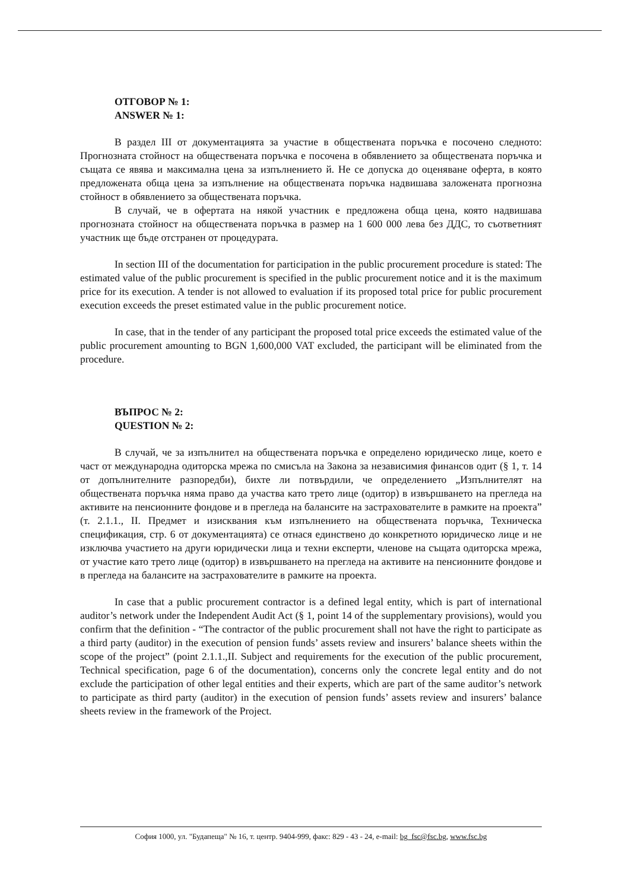ОТГОВОР № 1:
ANSWER № 1:
В раздел III от документацията за участие в обществената поръчка е посочено следното: Прогнозната стойност на обществената поръчка е посочена в обявлението за обществената поръчка и същата се явява и максимална цена за изпълнението й. Не се допуска до оценяване оферта, в която предложената обща цена за изпълнение на обществената поръчка надвишава заложената прогнозна стойност в обявлението за обществената поръчка.
В случай, че в офертата на някой участник е предложена обща цена, която надвишава прогнозната стойност на обществената поръчка в размер на 1 600 000 лева без ДДС, то съответният участник ще бъде отстранен от процедурата.
In section III of the documentation for participation in the public procurement procedure is stated: The estimated value of the public procurement is specified in the public procurement notice and it is the maximum price for its execution. A tender is not allowed to evaluation if its proposed total price for public procurement execution exceeds the preset estimated value in the public procurement notice.
In case, that in the tender of any participant the proposed total price exceeds the estimated value of the public procurement amounting to BGN 1,600,000 VAT excluded, the participant will be eliminated from the procedure.
ВЪПРОС № 2:
QUESTION № 2:
В случай, че за изпълнител на обществената поръчка е определено юридическо лице, което е част от международна одиторска мрежа по смисъла на Закона за независимия финансов одит (§ 1, т. 14 от допълнителните разпоредби), бихте ли потвърдили, че определението „Изпълнителят на обществената поръчка няма право да участва като трето лице (одитор) в извършването на прегледа на активите на пенсионните фондове и в прегледа на балансите на застрахователите в рамките на проекта” (т. 2.1.1., II. Предмет и изисквания към изпълнението на обществената поръчка, Техническа спецификация, стр. 6 от документацията) се отнася единствено до конкретното юридическо лице и не изключва участието на други юридически лица и техни експерти, членове на същата одиторска мрежа, от участие като трето лице (одитор) в извършването на прегледа на активите на пенсионните фондове и в прегледа на балансите на застрахователите в рамките на проекта.
In case that a public procurement contractor is a defined legal entity, which is part of international auditor’s network under the Independent Audit Act (§ 1, point 14 of the supplementary provisions), would you confirm that the definition - “The contractor of the public procurement shall not have the right to participate as a third party (auditor) in the execution of pension funds’ assets review and insurers’ balance sheets within the scope of the project” (point 2.1.1.,II. Subject and requirements for the execution of the public procurement, Technical specification, page 6 of the documentation), concerns only the concrete legal entity and do not exclude the participation of other legal entities and their experts, which are part of the same auditor’s network to participate as third party (auditor) in the execution of pension funds’ assets review and insurers’ balance sheets review in the framework of the Project.
София 1000, ул. "Будапеща" № 16, т. центр. 9404-999, факс: 829 - 43 - 24, e-mail: bg_fsc@fsc.bg, www.fsc.bg